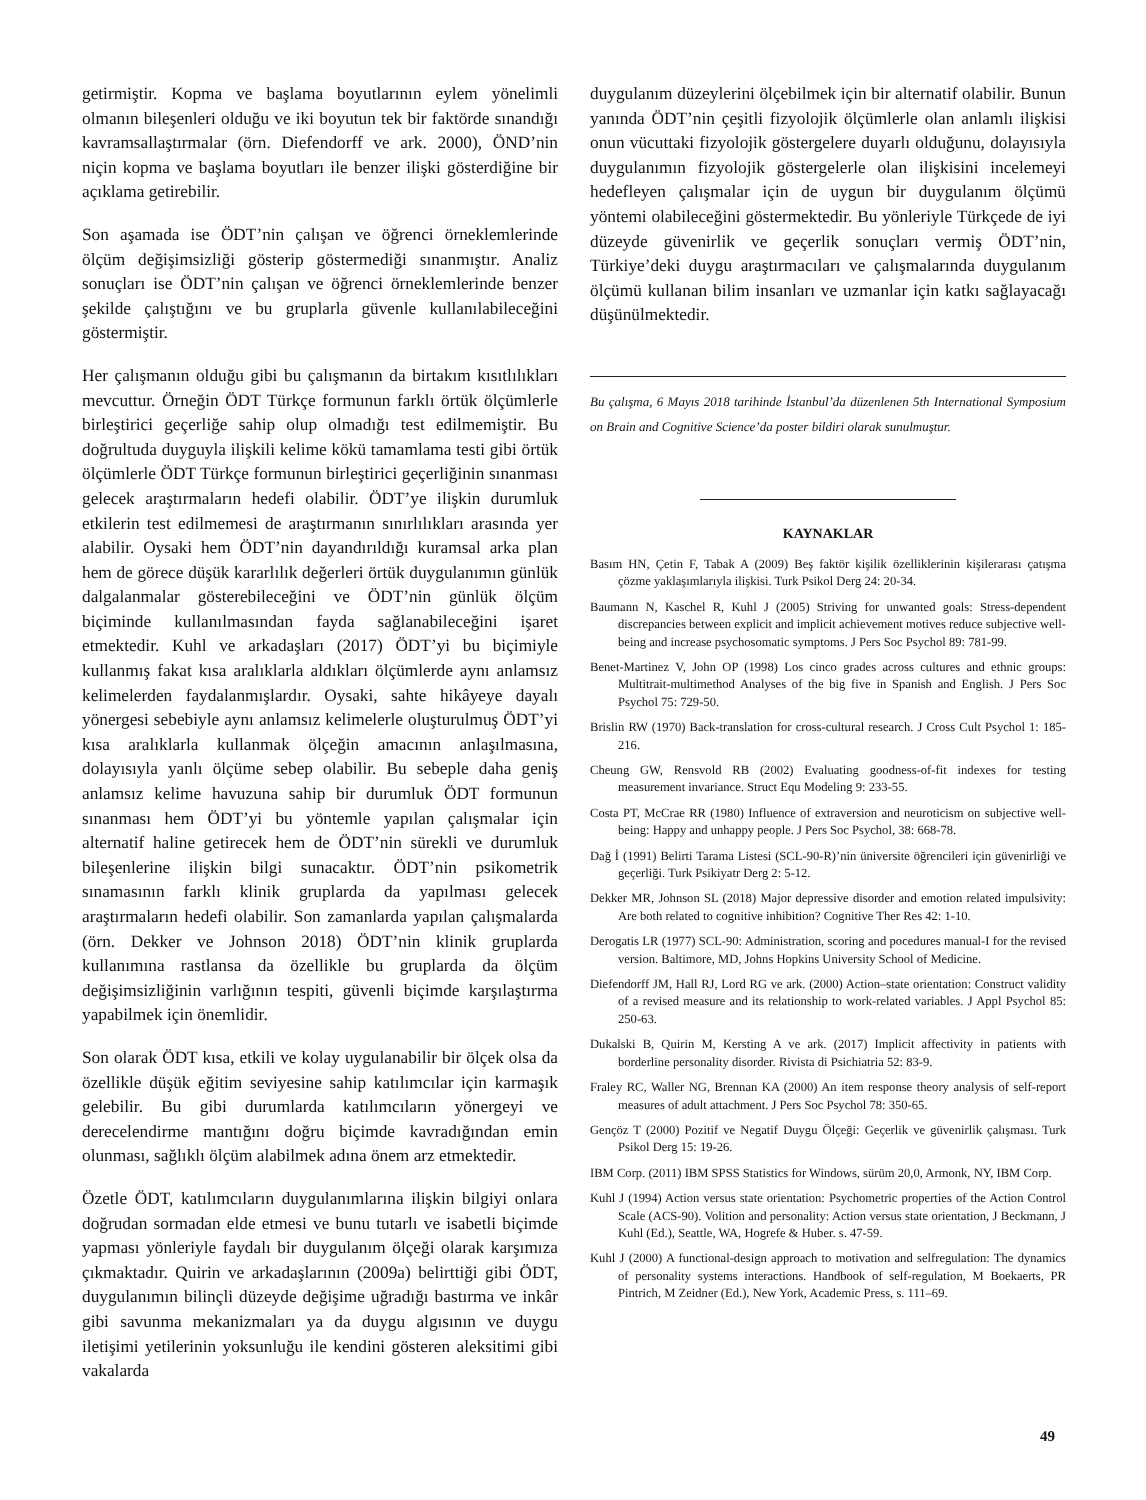getirmiştir. Kopma ve başlama boyutlarının eylem yönelimli olmanın bileşenleri olduğu ve iki boyutun tek bir faktörde sınandığı kavramsallaştırmalar (örn. Diefendorff ve ark. 2000), ÖND’nin niçin kopma ve başlama boyutları ile benzer ilişki gösterdiğine bir açıklama getirebilir.
Son aşamada ise ÖDT’nin çalışan ve öğrenci örneklemlerinde ölçüm değişimsizliği gösterip göstermediği sınanmıştır. Analiz sonuçları ise ÖDT’nin çalışan ve öğrenci örneklemlerinde benzer şekilde çalıştığını ve bu gruplarla güvenle kullanılabileceğini göstermiştir.
Her çalışmanın olduğu gibi bu çalışmanın da birtakım kısıtlılıkları mevcuttur. Örneğin ÖDT Türkçe formunun farklı örtük ölçümlerle birleştirici geçerliğe sahip olup olmadığı test edilmemiştir. Bu doğrultuda duyguyla ilişkili kelime kökü tamamlama testi gibi örtük ölçümlerle ÖDT Türkçe formunun birleştirici geçerliğinin sınanması gelecek araştırmaların hedefi olabilir. ÖDT’ye ilişkin durumluk etkilerin test edilmemesi de araştırmanın sınırlılıkları arasında yer alabilir. Oysaki hem ÖDT’nin dayandırıldığı kuramsal arka plan hem de görece düşük kararlılık değerleri örtük duygulanımın günlük dalgalanmalar gösterebileceğini ve ÖDT’nin günlük ölçüm biçiminde kullanılmasından fayda sağlanabileceğini işaret etmektedir. Kuhl ve arkadaşları (2017) ÖDT’yi bu biçimiyle kullanmış fakat kısa aralıklarla aldıkları ölçümlerde aynı anlamsız kelimelerden faydalanmışlardır. Oysaki, sahte hikâyeye dayalı yönergesi sebebiyle aynı anlamsız kelimelerle oluşturulmuş ÖDT’yi kısa aralıklarla kullanmak ölçeğin amacının anlaşılmasına, dolayısıyla yanlı ölçüme sebep olabilir. Bu sebeple daha geniş anlamsız kelime havuzuna sahip bir durumluk ÖDT formunun sınanması hem ÖDT’yi bu yöntemle yapılan çalışmalar için alternatif haline getirecek hem de ÖDT’nin sürekli ve durumluk bileşenlerine ilişkin bilgi sunacaktır. ÖDT’nin psikometrik sınamasının farklı klinik gruplarda da yapılması gelecek araştırmaların hedefi olabilir. Son zamanlarda yapılan çalışmalarda (örn. Dekker ve Johnson 2018) ÖDT’nin klinik gruplarda kullanımına rastlansa da özellikle bu gruplarda da ölçüm değişimsizliğinin varlığının tespiti, güvenli biçimde karşılaştırma yapabilmek için önemlidir.
Son olarak ÖDT kısa, etkili ve kolay uygulanabilir bir ölçek olsa da özellikle düşük eğitim seviyesine sahip katılımcılar için karmaşık gelebilir. Bu gibi durumlarda katılımcıların yönergeyi ve derecelendirme mantığını doğru biçimde kavradığından emin olunması, sağlıklı ölçüm alabilmek adına önem arz etmektedir.
Özetle ÖDT, katılımcıların duygulanımlarına ilişkin bilgiyi onlara doğrudan sormadan elde etmesi ve bunu tutarlı ve isabetli biçimde yapması yönleriyle faydalı bir duygulanım ölçeği olarak karşımıza çıkmaktadır. Quirin ve arkadaşlarının (2009a) belirttiği gibi ÖDT, duygulanımın bilinçli düzeyde değişime uğradığı bastırma ve inkâr gibi savunma mekanizmaları ya da duygu algısının ve duygu iletişimi yetilerinin yoksunluğu ile kendini gösteren aleksitimi gibi vakalarda
duygulanım düzeylerini ölçebilmek için bir alternatif olabilir. Bunun yanında ÖDT’nin çeşitli fizyolojik ölçümlerle olan anlamlı ilişkisi onun vücuttaki fizyolojik göstergelere duyarlı olduğunu, dolayısıyla duygulanımın fizyolojik göstergelerle olan ilişkisini incelemeyi hedefleyen çalışmalar için de uygun bir duygulanım ölçümü yöntemi olabileceğini göstermektedir. Bu yönleriyle Türkçede de iyi düzeyde güvenirlik ve geçerlik sonuçları vermiş ÖDT’nin, Türkiye’deki duygu araştırmacıları ve çalışmalarında duygulanım ölçümü kullanan bilim insanları ve uzmanlar için katkı sağlayacağı düşünülmektedir.
Bu çalışma, 6 Mayıs 2018 tarihinde İstanbul’da düzenlenen 5th International Symposium on Brain and Cognitive Science’da poster bildiri olarak sunulmuştur.
KAYNAKLAR
Basım HN, Çetin F, Tabak A (2009) Beş faktör kişilik özelliklerinin kişilerarası çatışma çözme yaklaşımlarıyla ilişkisi. Turk Psikol Derg 24: 20-34.
Baumann N, Kaschel R, Kuhl J (2005) Striving for unwanted goals: Stress-dependent discrepancies between explicit and implicit achievement motives reduce subjective well-being and increase psychosomatic symptoms. J Pers Soc Psychol 89: 781-99.
Benet-Martinez V, John OP (1998) Los cinco grades across cultures and ethnic groups: Multitrait-multimethod Analyses of the big five in Spanish and English. J Pers Soc Psychol 75: 729-50.
Brislin RW (1970) Back-translation for cross-cultural research. J Cross Cult Psychol 1: 185-216.
Cheung GW, Rensvold RB (2002) Evaluating goodness-of-fit indexes for testing measurement invariance. Struct Equ Modeling 9: 233-55.
Costa PT, McCrae RR (1980) Influence of extraversion and neuroticism on subjective well-being: Happy and unhappy people. J Pers Soc Psychol, 38: 668-78.
Dağ İ (1991) Belirti Tarama Listesi (SCL-90-R)’nin üniversite öğrencileri için güvenirliği ve geçerliği. Turk Psikiyatr Derg 2: 5-12.
Dekker MR, Johnson SL (2018) Major depressive disorder and emotion related impulsivity: Are both related to cognitive inhibition? Cognitive Ther Res 42: 1-10.
Derogatis LR (1977) SCL-90: Administration, scoring and pocedures manual-I for the revised version. Baltimore, MD, Johns Hopkins University School of Medicine.
Diefendorff JM, Hall RJ, Lord RG ve ark. (2000) Action–state orientation: Construct validity of a revised measure and its relationship to work-related variables. J Appl Psychol 85: 250-63.
Dukalski B, Quirin M, Kersting A ve ark. (2017) Implicit affectivity in patients with borderline personality disorder. Rivista di Psichiatria 52: 83-9.
Fraley RC, Waller NG, Brennan KA (2000) An item response theory analysis of self-report measures of adult attachment. J Pers Soc Psychol 78: 350-65.
Gençöz T (2000) Pozitif ve Negatif Duygu Ölçeği: Geçerlik ve güvenirlik çalışması. Turk Psikol Derg 15: 19-26.
IBM Corp. (2011) IBM SPSS Statistics for Windows, sürüm 20,0, Armonk, NY, IBM Corp.
Kuhl J (1994) Action versus state orientation: Psychometric properties of the Action Control Scale (ACS-90). Volition and personality: Action versus state orientation, J Beckmann, J Kuhl (Ed.), Seattle, WA, Hogrefe & Huber. s. 47-59.
Kuhl J (2000) A functional-design approach to motivation and selfregulation: The dynamics of personality systems interactions. Handbook of self-regulation, M Boekaerts, PR Pintrich, M Zeidner (Ed.), New York, Academic Press, s. 111–69.
49